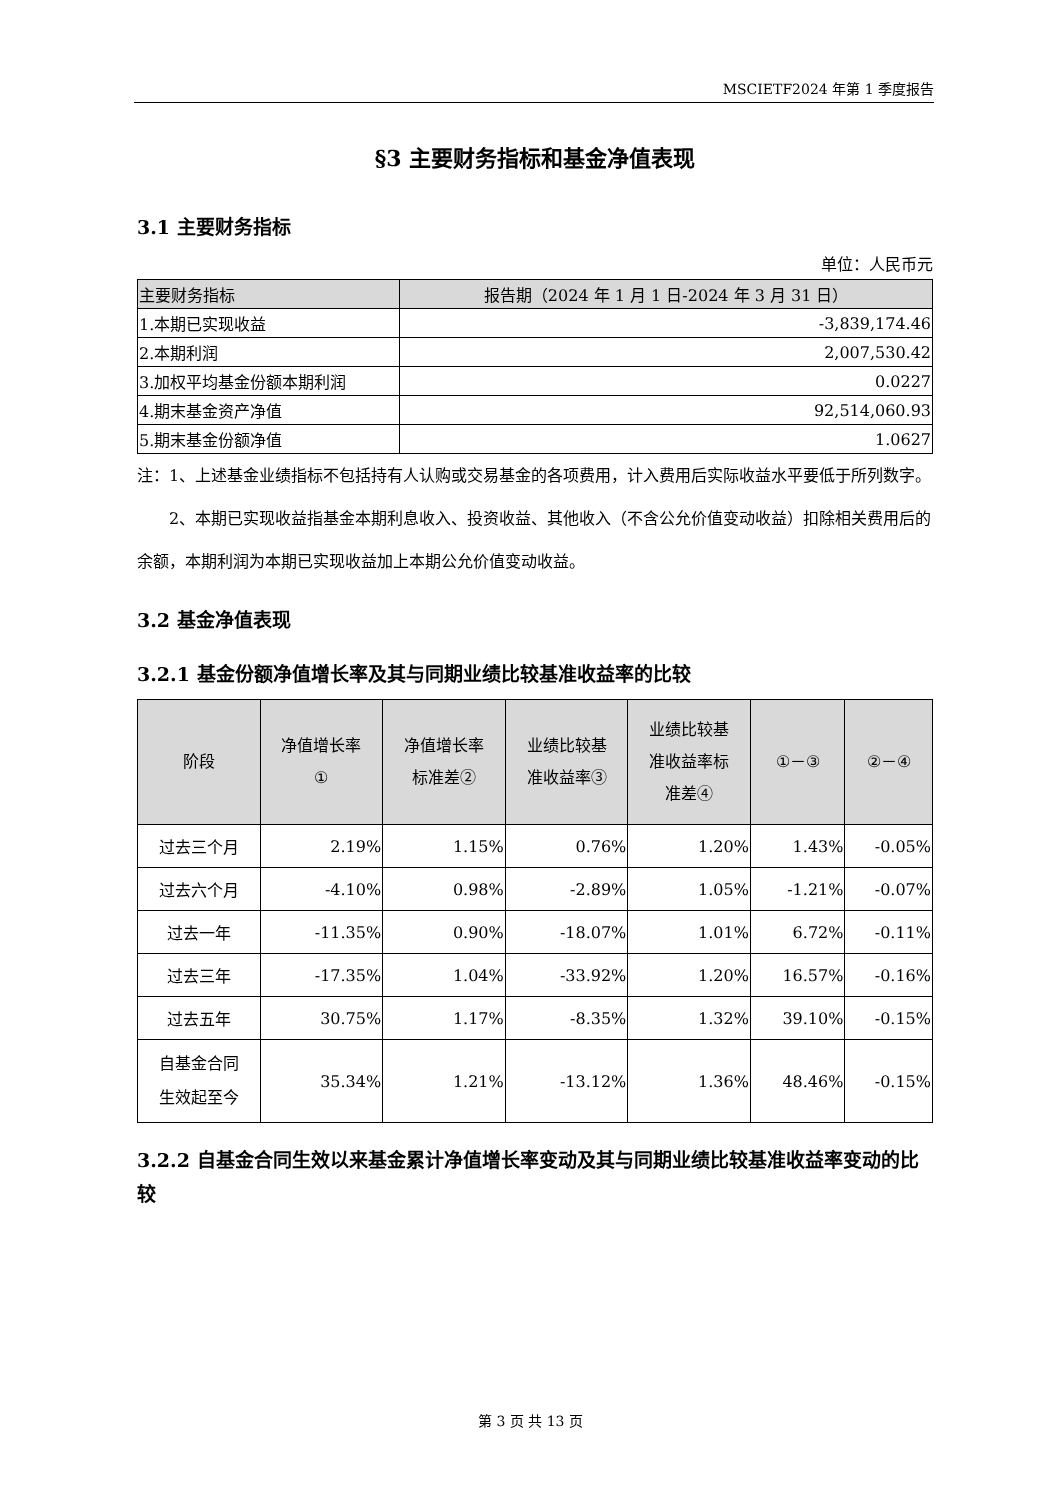MSCIETF2024 年第 1 季度报告
§3 主要财务指标和基金净值表现
3.1 主要财务指标
单位：人民币元
| 主要财务指标 | 报告期（2024 年 1 月 1 日-2024 年 3 月 31 日） |
| --- | --- |
| 1.本期已实现收益 | -3,839,174.46 |
| 2.本期利润 | 2,007,530.42 |
| 3.加权平均基金份额本期利润 | 0.0227 |
| 4.期末基金资产净值 | 92,514,060.93 |
| 5.期末基金份额净值 | 1.0627 |
注：1、上述基金业绩指标不包括持有人认购或交易基金的各项费用，计入费用后实际收益水平要低于所列数字。
2、本期已实现收益指基金本期利息收入、投资收益、其他收入（不含公允价值变动收益）扣除相关费用后的余额，本期利润为本期已实现收益加上本期公允价值变动收益。
3.2 基金净值表现
3.2.1 基金份额净值增长率及其与同期业绩比较基准收益率的比较
| 阶段 | 净值增长率 ① | 净值增长率 标准差② | 业绩比较基 准收益率③ | 业绩比较基 准收益率标 准差④ | ①－③ | ②－④ |
| --- | --- | --- | --- | --- | --- | --- |
| 过去三个月 | 2.19% | 1.15% | 0.76% | 1.20% | 1.43% | -0.05% |
| 过去六个月 | -4.10% | 0.98% | -2.89% | 1.05% | -1.21% | -0.07% |
| 过去一年 | -11.35% | 0.90% | -18.07% | 1.01% | 6.72% | -0.11% |
| 过去三年 | -17.35% | 1.04% | -33.92% | 1.20% | 16.57% | -0.16% |
| 过去五年 | 30.75% | 1.17% | -8.35% | 1.32% | 39.10% | -0.15% |
| 自基金合同 生效起至今 | 35.34% | 1.21% | -13.12% | 1.36% | 48.46% | -0.15% |
3.2.2 自基金合同生效以来基金累计净值增长率变动及其与同期业绩比较基准收益率变动的比较
第 3 页 共 13 页